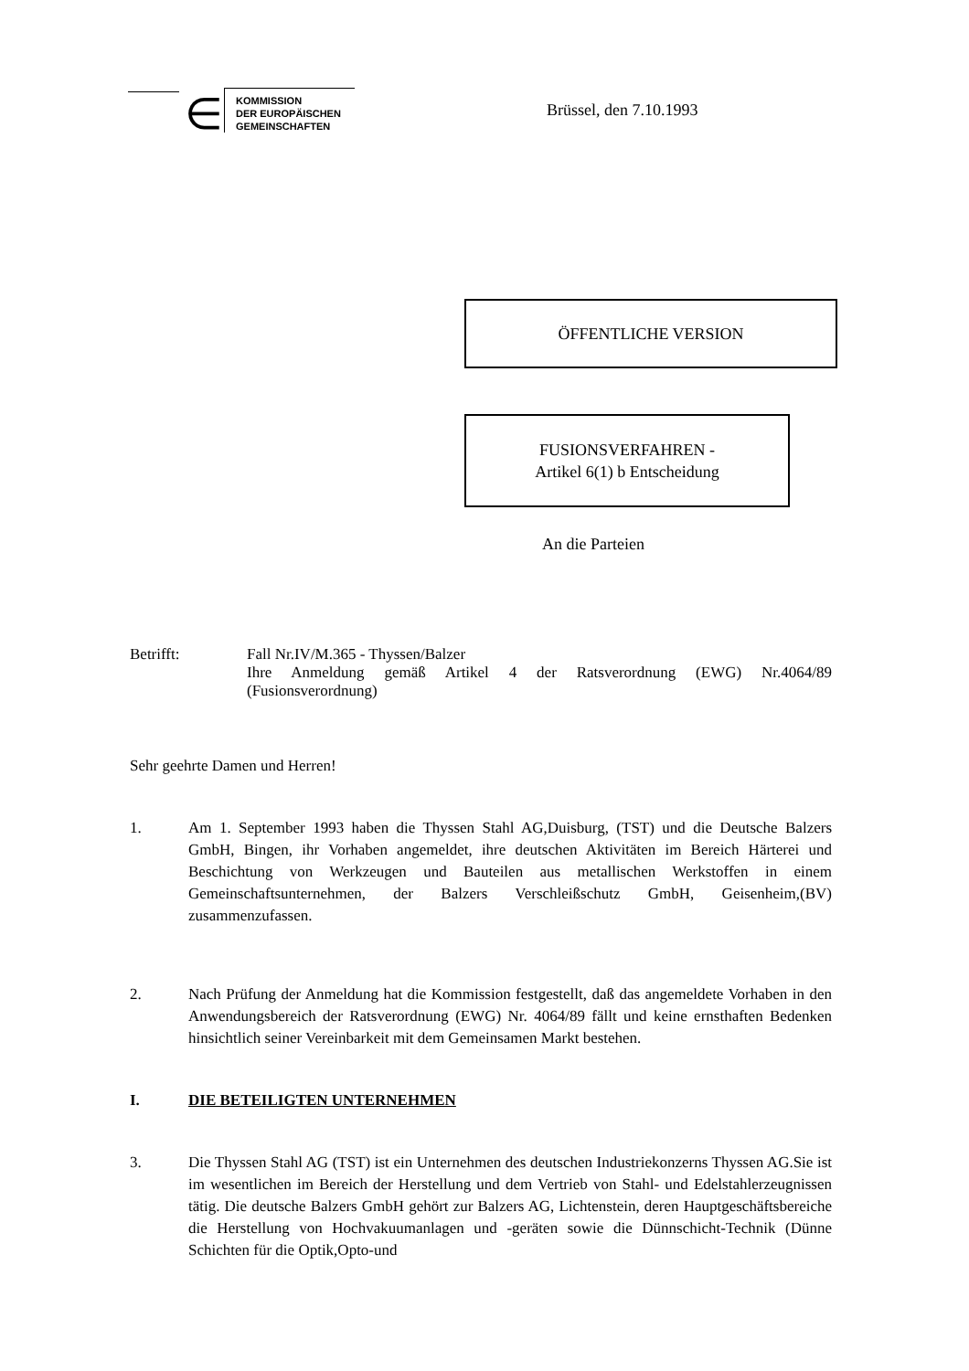∈
KOMMISSION
DER EUROPÄISCHEN
GEMEINSCHAFTEN
Brüssel, den 7.10.1993
ÖFFENTLICHE VERSION
FUSIONSVERFAHREN -
Artikel 6(1) b Entscheidung
An die Parteien
Betrifft: Fall Nr.IV/M.365 - Thyssen/Balzer
Ihre Anmeldung gemäß Artikel 4 der Ratsverordnung (EWG) Nr.4064/89 (Fusionsverordnung)
Sehr geehrte Damen und Herren!
1. Am 1. September 1993 haben die Thyssen Stahl AG,Duisburg, (TST) und die Deutsche Balzers GmbH, Bingen, ihr Vorhaben angemeldet, ihre deutschen Aktivitäten im Bereich Härterei und Beschichtung von Werkzeugen und Bauteilen aus metallischen Werkstoffen in einem Gemeinschaftsunternehmen, der Balzers Verschleißschutz GmbH, Geisenheim,(BV) zusammenzufassen.
2. Nach Prüfung der Anmeldung hat die Kommission festgestellt, daß das angemeldete Vorhaben in den Anwendungsbereich der Ratsverordnung (EWG) Nr. 4064/89 fällt und keine ernsthaften Bedenken hinsichtlich seiner Vereinbarkeit mit dem Gemeinsamen Markt bestehen.
I. DIE BETEILIGTEN UNTERNEHMEN
3. Die Thyssen Stahl AG (TST) ist ein Unternehmen des deutschen Industriekonzerns Thyssen AG.Sie ist im wesentlichen im Bereich der Herstellung und dem Vertrieb von Stahl- und Edelstahlerzeugnissen tätig. Die deutsche Balzers GmbH gehört zur Balzers AG, Lichtenstein, deren Hauptgeschäftsbereiche die Herstellung von Hochvakuumanlagen und -geräten sowie die Dünnschicht-Technik (Dünne Schichten für die Optik,Opto-und